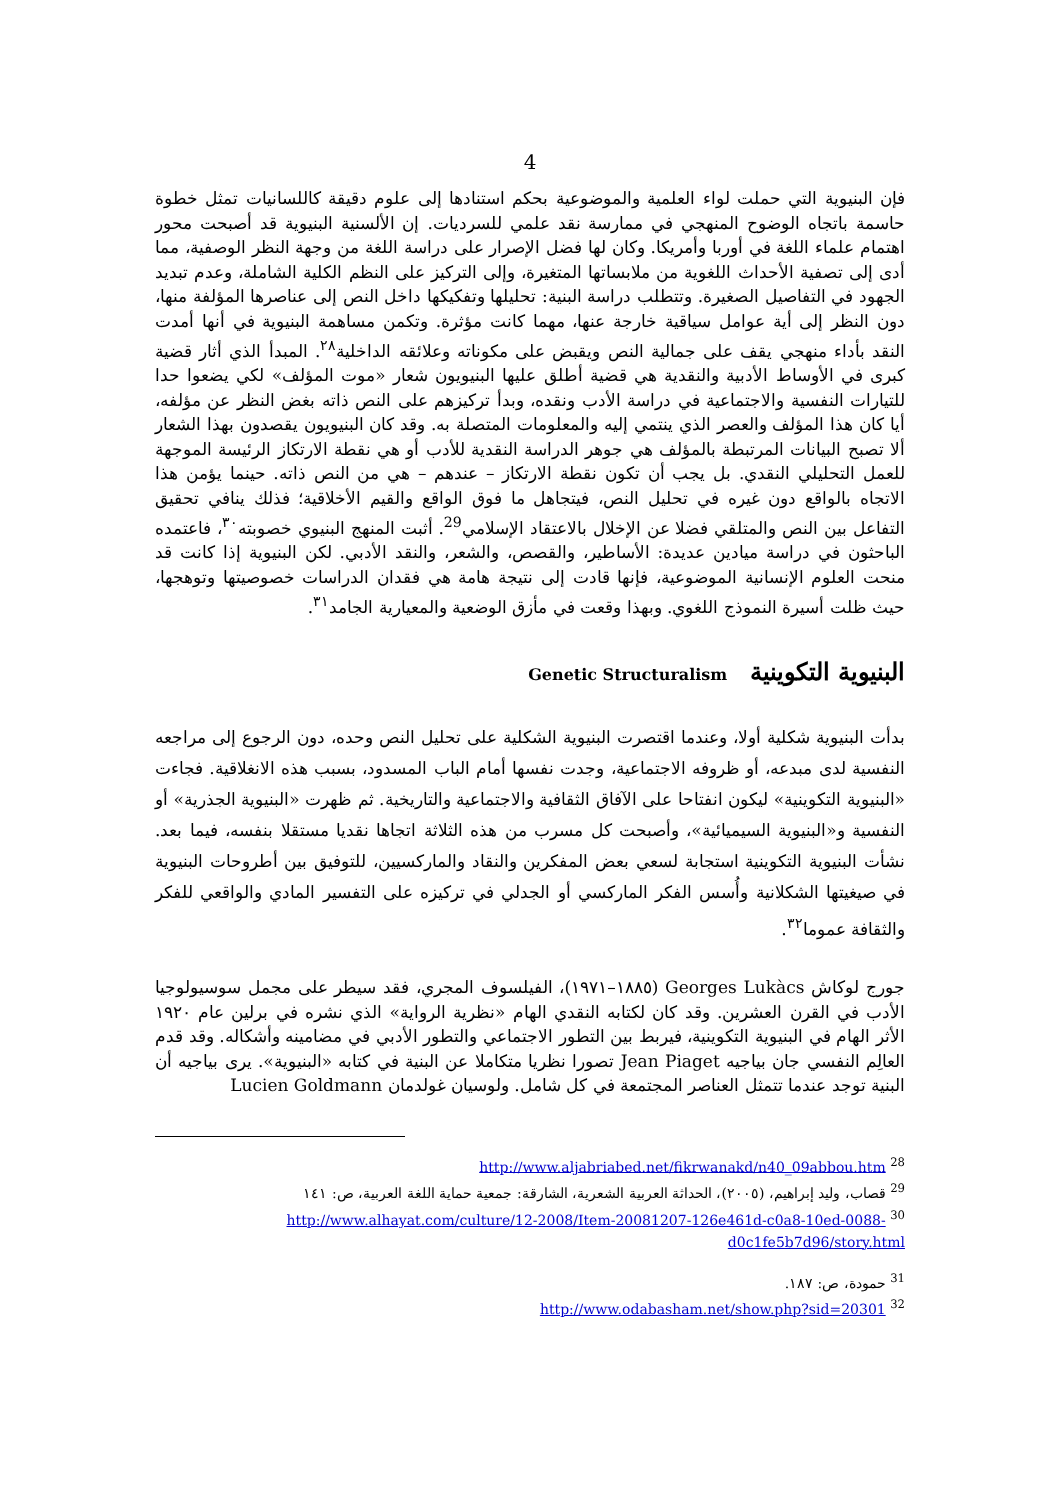4
فإن البنيوية التي حملت لواء العلمية والموضوعية بحكم استنادها إلى علوم دقيقة كاللسانيات تمثل خطوة حاسمة باتجاه الوضوح المنهجي في ممارسة نقد علمي للسرديات. إن الألسنية البنيوية قد أصبحت محور اهتمام علماء اللغة في أوربا وأمريكا. وكان لها فضل الإصرار على دراسة اللغة من وجهة النظر الوصفية، مما أدى إلى تصفية الأحداث اللغوية من ملابساتها المتغيرة، وإلى التركيز على النظم الكلية الشاملة، وعدم تبديد الجهود في التفاصيل الصغيرة. وتتطلب دراسة البنية: تحليلها وتفكيكها داخل النص إلى عناصرها المؤلفة منها، دون النظر إلى أية عوامل سياقية خارجة عنها، مهما كانت مؤثرة. وتكمن مساهمة البنيوية في أنها أمدت النقد بأداء منهجي يقف على جمالية النص ويقبض على مكوناته وعلائقه الداخلية<sup>٢٨</sup>. المبدأ الذي أثار قضية كبرى في الأوساط الأدبية والنقدية هي قضية أطلق عليها البنيويون شعار «موت المؤلف» لكي يضعوا حدا للتيارات النفسية والاجتماعية في دراسة الأدب ونقده، وبدأ تركيزهم على النص ذاته بغض النظر عن مؤلفه، أيا كان هذا المؤلف والعصر الذي ينتمي إليه والمعلومات المتصلة به. وقد كان البنيويون يقصدون بهذا الشعار ألا تصبح البيانات المرتبطة بالمؤلف هي جوهر الدراسة النقدية للأدب أو هي نقطة الارتكاز الرئيسة الموجهة للعمل التحليلي النقدي. بل يجب أن تكون نقطة الارتكاز – عندهم – هي من النص ذاته. حينما يؤمن هذا الاتجاه بالواقع دون غيره في تحليل النص، فيتجاهل ما فوق الواقع والقيم الأخلاقية؛ فذلك ينافي تحقيق التفاعل بين النص والمتلقي فضلا عن الإخلال بالاعتقاد الإسلامي<sup>29</sup>. أثبت المنهج البنيوي خصوبته<sup>٣٠</sup>، فاعتمده الباحثون في دراسة ميادين عديدة: الأساطير، والقصص، والشعر، والنقد الأدبي. لكن البنيوية إذا كانت قد منحت العلوم الإنسانية الموضوعية، فإنها قادت إلى نتيجة هامة هي فقدان الدراسات خصوصيتها وتوهجها، حيث ظلت أسيرة النموذج اللغوي. وبهذا وقعت في مأزق الوضعية والمعيارية الجامد<sup>٣١</sup>.
البنيوية التكوينية Genetic Structuralism
بدأت البنيوية شكلية أولا، وعندما اقتصرت البنيوية الشكلية على تحليل النص وحده، دون الرجوع إلى مراجعه النفسية لدى مبدعه، أو ظروفه الاجتماعية، وجدت نفسها أمام الباب المسدود، بسبب هذه الانغلاقية. فجاءت «البنيوية التكوينية» ليكون انفتاحا على الآفاق الثقافية والاجتماعية والتاريخية. ثم ظهرت «البنيوية الجذرية» أو النفسية و«البنيوية السيميائية»، وأصبحت كل مسرب من هذه الثلاثة اتجاها نقديا مستقلا بنفسه، فيما بعد. نشأت البنيوية التكوينية استجابة لسعي بعض المفكرين والنقاد والماركسيين، للتوفيق بين أطروحات البنيوية في صيغيتها الشكلانية وأُسس الفكر الماركسي أو الجدلي في تركيزه على التفسير المادي والواقعي للفكر والثقافة عموما<sup>٣٢</sup>.
جورج لوكاش Georges Lukàcs (١٨٨٥–١٩٧١)، الفيلسوف المجري، فقد سيطر على مجمل سوسيولوجيا الأدب في القرن العشرين. وقد كان لكتابه النقدي الهام «نظرية الرواية» الذي نشره في برلين عام ١٩٢٠ الأثر الهام في البنيوية التكوينية، فيربط بين التطور الاجتماعي والتطور الأدبي في مضامينه وأشكاله. وقد قدم العالِم النفسي جان بياجيه Jean Piaget تصورا نظريا متكاملا عن البنية في كتابه «البنيوية». يرى بياجيه أن البنية توجد عندما تتمثل العناصر المجتمعة في كل شامل. ولوسيان غولدمان Lucien Goldmann
<sup>28</sup> http://www.aljabriabed.net/fikrwanakd/n40_09abbou.htm
<sup>29</sup> قصاب، وليد إبراهيم، (٢٠٠٥)، الحداثة العربية الشعرية، الشارقة: جمعية حماية اللغة العربية، ص: ١٤١
<sup>30</sup> http://www.alhayat.com/culture/12-2008/Item-20081207-126e461d-c0a8-10ed-0088-d0c1fe5b7d96/story.html
<sup>31</sup> حمودة، ص: ١٨٧.
<sup>32</sup> http://www.odabasham.net/show.php?sid=20301